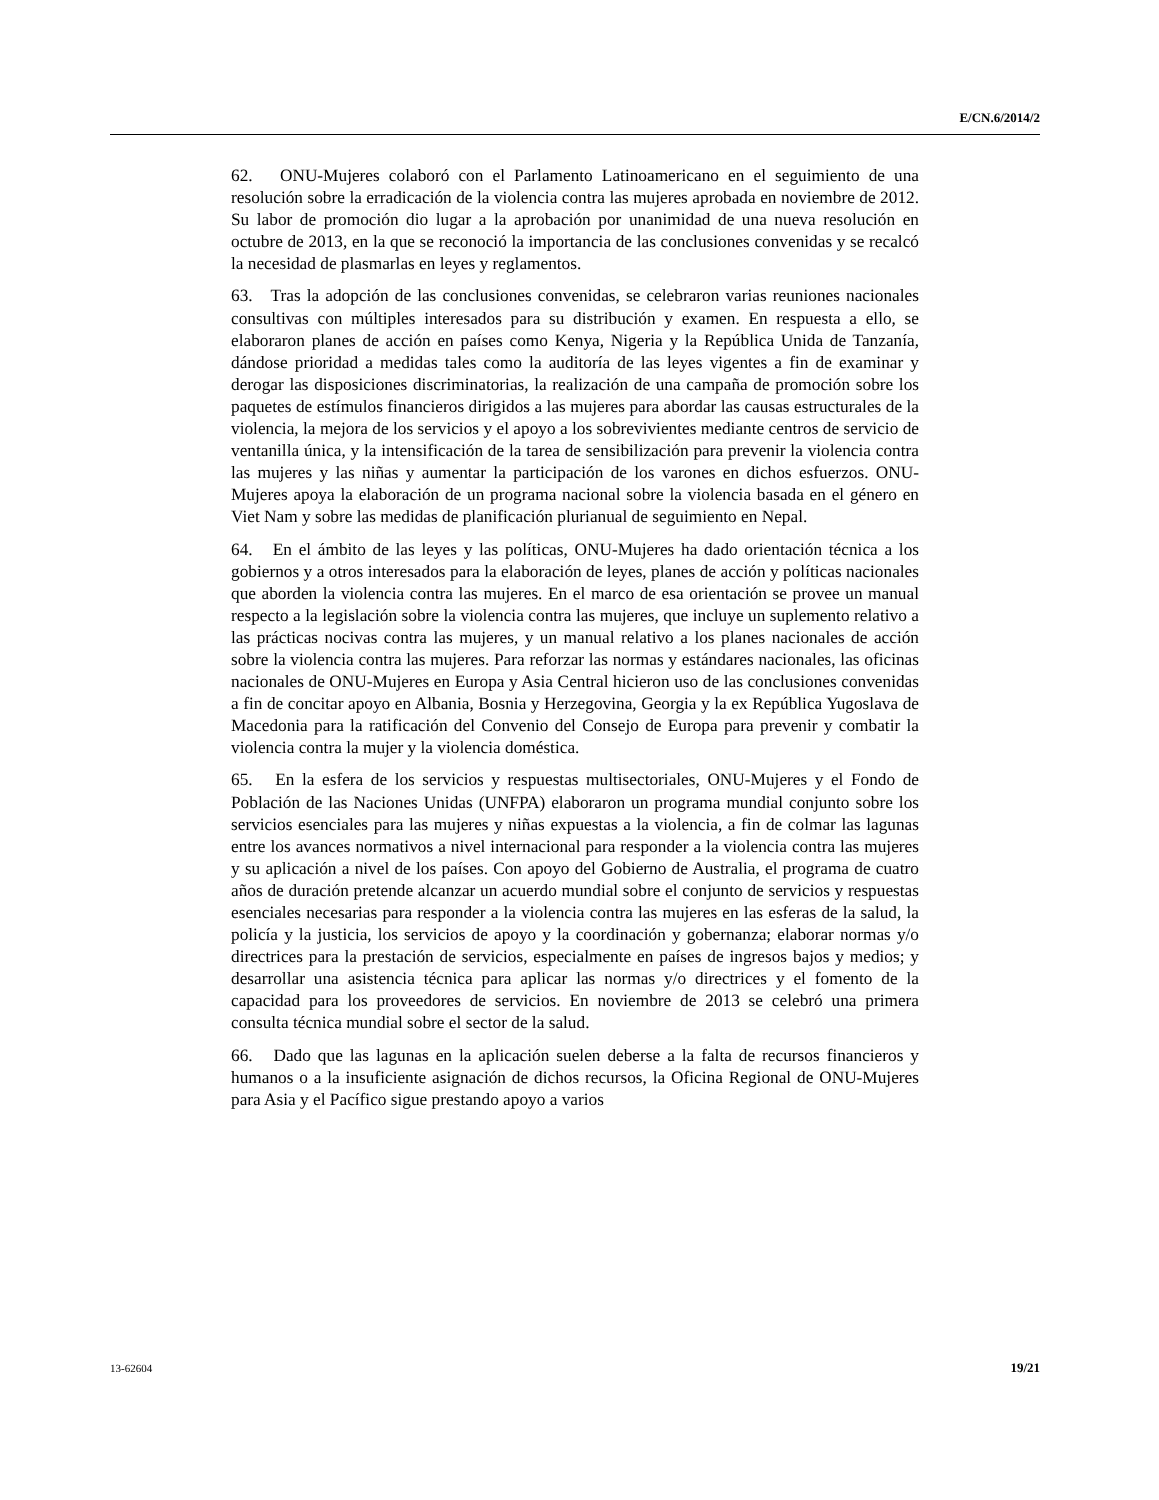E/CN.6/2014/2
62. ONU-Mujeres colaboró con el Parlamento Latinoamericano en el seguimiento de una resolución sobre la erradicación de la violencia contra las mujeres aprobada en noviembre de 2012. Su labor de promoción dio lugar a la aprobación por unanimidad de una nueva resolución en octubre de 2013, en la que se reconoció la importancia de las conclusiones convenidas y se recalcó la necesidad de plasmarlas en leyes y reglamentos.
63. Tras la adopción de las conclusiones convenidas, se celebraron varias reuniones nacionales consultivas con múltiples interesados para su distribución y examen. En respuesta a ello, se elaboraron planes de acción en países como Kenya, Nigeria y la República Unida de Tanzanía, dándose prioridad a medidas tales como la auditoría de las leyes vigentes a fin de examinar y derogar las disposiciones discriminatorias, la realización de una campaña de promoción sobre los paquetes de estímulos financieros dirigidos a las mujeres para abordar las causas estructurales de la violencia, la mejora de los servicios y el apoyo a los sobrevivientes mediante centros de servicio de ventanilla única, y la intensificación de la tarea de sensibilización para prevenir la violencia contra las mujeres y las niñas y aumentar la participación de los varones en dichos esfuerzos. ONU-Mujeres apoya la elaboración de un programa nacional sobre la violencia basada en el género en Viet Nam y sobre las medidas de planificación plurianual de seguimiento en Nepal.
64. En el ámbito de las leyes y las políticas, ONU-Mujeres ha dado orientación técnica a los gobiernos y a otros interesados para la elaboración de leyes, planes de acción y políticas nacionales que aborden la violencia contra las mujeres. En el marco de esa orientación se provee un manual respecto a la legislación sobre la violencia contra las mujeres, que incluye un suplemento relativo a las prácticas nocivas contra las mujeres, y un manual relativo a los planes nacionales de acción sobre la violencia contra las mujeres. Para reforzar las normas y estándares nacionales, las oficinas nacionales de ONU-Mujeres en Europa y Asia Central hicieron uso de las conclusiones convenidas a fin de concitar apoyo en Albania, Bosnia y Herzegovina, Georgia y la ex República Yugoslava de Macedonia para la ratificación del Convenio del Consejo de Europa para prevenir y combatir la violencia contra la mujer y la violencia doméstica.
65. En la esfera de los servicios y respuestas multisectoriales, ONU-Mujeres y el Fondo de Población de las Naciones Unidas (UNFPA) elaboraron un programa mundial conjunto sobre los servicios esenciales para las mujeres y niñas expuestas a la violencia, a fin de colmar las lagunas entre los avances normativos a nivel internacional para responder a la violencia contra las mujeres y su aplicación a nivel de los países. Con apoyo del Gobierno de Australia, el programa de cuatro años de duración pretende alcanzar un acuerdo mundial sobre el conjunto de servicios y respuestas esenciales necesarias para responder a la violencia contra las mujeres en las esferas de la salud, la policía y la justicia, los servicios de apoyo y la coordinación y gobernanza; elaborar normas y/o directrices para la prestación de servicios, especialmente en países de ingresos bajos y medios; y desarrollar una asistencia técnica para aplicar las normas y/o directrices y el fomento de la capacidad para los proveedores de servicios. En noviembre de 2013 se celebró una primera consulta técnica mundial sobre el sector de la salud.
66. Dado que las lagunas en la aplicación suelen deberse a la falta de recursos financieros y humanos o a la insuficiente asignación de dichos recursos, la Oficina Regional de ONU-Mujeres para Asia y el Pacífico sigue prestando apoyo a varios
13-62604 19/21